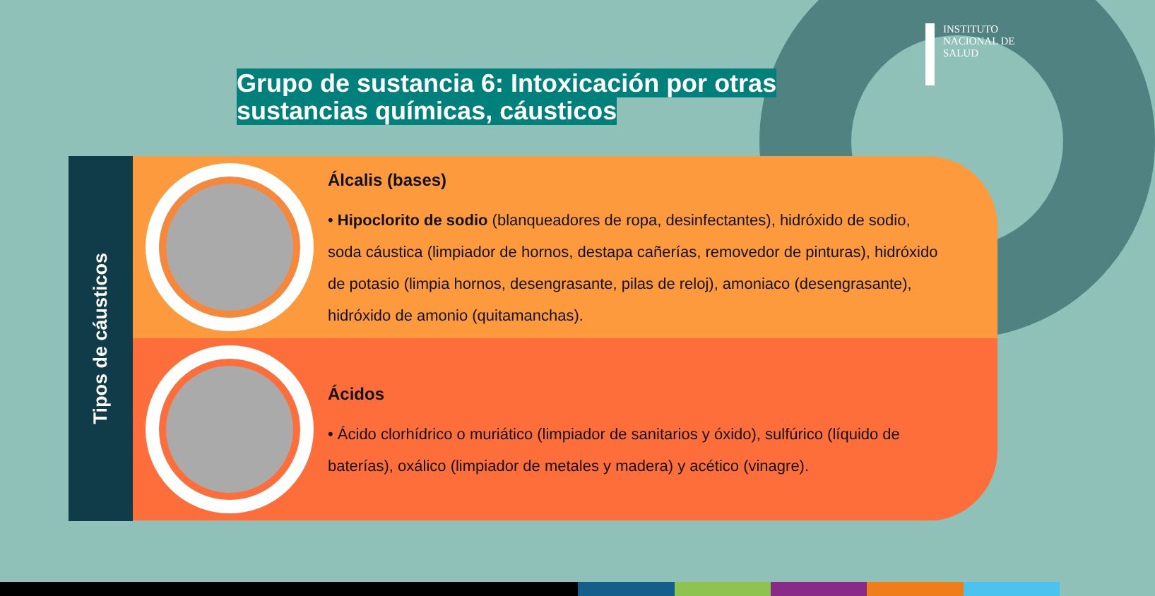INSTITUTO
NACIONAL DE
SALUD
Grupo de sustancia 6: Intoxicación por otras sustancias químicas, cáusticos
Tipos de cáusticos
Álcalis (bases)
• Hipoclorito de sodio (blanqueadores de ropa, desinfectantes), hidróxido de sodio, soda cáustica (limpiador de hornos, destapa cañerías, removedor de pinturas), hidróxido de potasio (limpia hornos, desengrasante, pilas de reloj), amoniaco (desengrasante), hidróxido de amonio (quitamanchas).
Ácidos
• Ácido clorhídrico o muriático (limpiador de sanitarios y óxido), sulfúrico (líquido de baterías), oxálico (limpiador de metales y madera) y acético (vinagre).